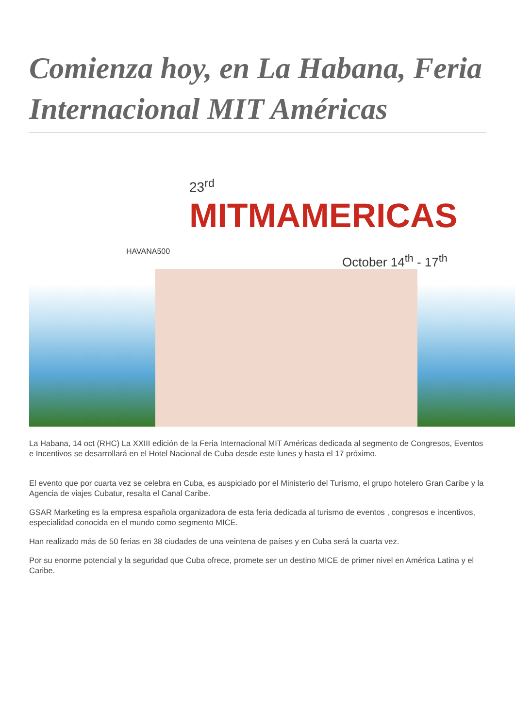Comienza hoy, en La Habana, Feria Internacional MIT Américas
23<sup>rd</sup>
MITMAMERICAS
HAVANA500
October 14<sup>th</sup> - 17<sup>th</sup>
La Habana, 14 oct (RHC) La XXIII edición de la Feria Internacional MIT Américas dedicada al segmento de Congresos, Eventos e Incentivos se desarrollará en el Hotel Nacional de Cuba desde este lunes y hasta el 17 próximo.
El evento que por cuarta vez se celebra en Cuba, es auspiciado por el Ministerio del Turismo, el grupo hotelero Gran Caribe y la Agencia de viajes Cubatur, resalta el Canal Caribe.
GSAR Marketing es la empresa española organizadora de esta feria dedicada al turismo de eventos , congresos e incentivos, especialidad conocida en el mundo como segmento MICE.
Han realizado más de 50 ferias en 38 ciudades de una veintena de países y en Cuba será la cuarta vez.
Por su enorme potencial y la seguridad que Cuba ofrece, promete ser un destino MICE de primer nivel en América Latina y el Caribe.